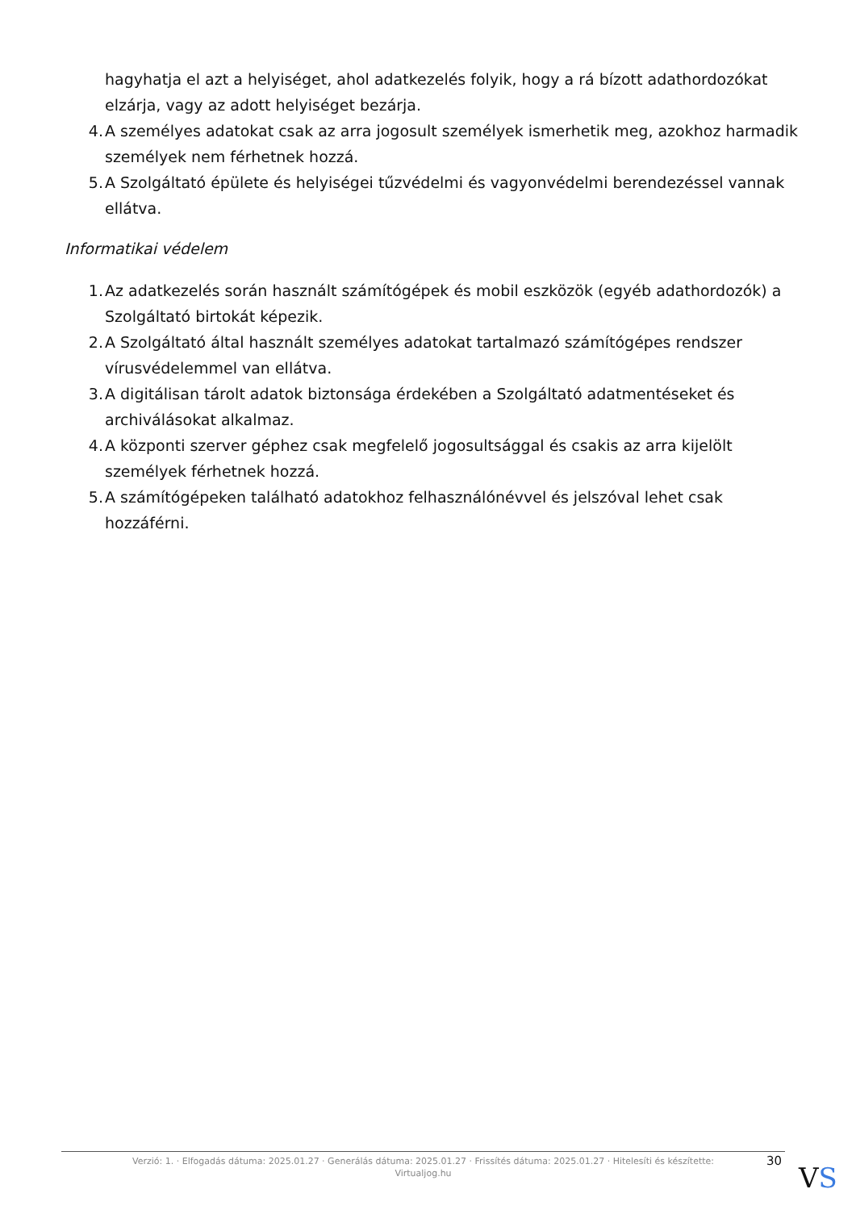hagyhatja el azt a helyiséget, ahol adatkezelés folyik, hogy a rá bízott adathordozókat elzárja, vagy az adott helyiséget bezárja.
4. A személyes adatokat csak az arra jogosult személyek ismerhetik meg, azokhoz harmadik személyek nem férhetnek hozzá.
5. A Szolgáltató épülete és helyiségei tűzvédelmi és vagyonvédelmi berendezéssel vannak ellátva.
Informatikai védelem
1. Az adatkezelés során használt számítógépek és mobil eszközök (egyéb adathordozók) a Szolgáltató birtokát képezik.
2. A Szolgáltató által használt személyes adatokat tartalmazó számítógépes rendszer vírusvédelemmel van ellátva.
3. A digitálisan tárolt adatok biztonsága érdekében a Szolgáltató adatmentéseket és archiválásokat alkalmaz.
4. A központi szerver géphez csak megfelelő jogosultsággal és csakis az arra kijelölt személyek férhetnek hozzá.
5. A számítógépeken található adatokhoz felhasználónévvel és jelszóval lehet csak hozzáférni.
Verzió: 1. · Elfogadás dátuma: 2025.01.27 · Generálás dátuma: 2025.01.27 · Frissítés dátuma: 2025.01.27 · Hitelesíti és készítette:
Virtualjog.hu
30
VS